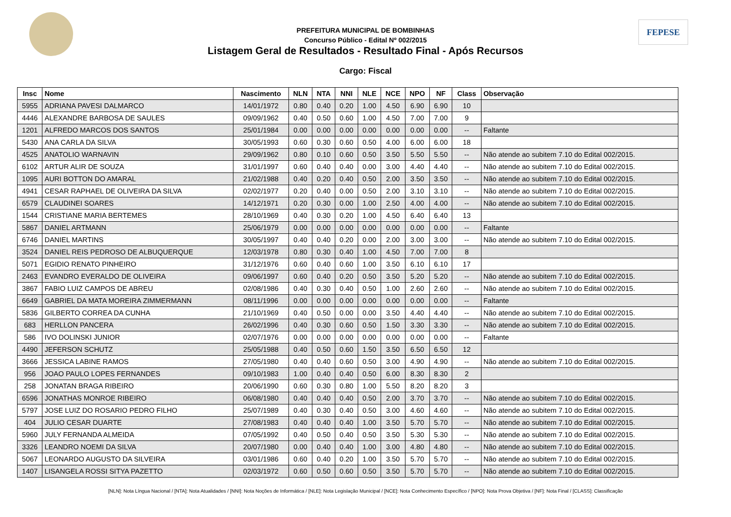FEPESE
PREFEITURA MUNICIPAL DE BOMBINHAS
Concurso Público - Edital Nº 002/2015
Listagem Geral de Resultados - Resultado Final - Após Recursos
Cargo: Fiscal
| Insc | Nome | Nascimento | NLN | NTA | NNI | NLE | NCE | NPO | NF | Class | Observação |
| --- | --- | --- | --- | --- | --- | --- | --- | --- | --- | --- | --- |
| 5955 | ADRIANA PAVESI DALMARCO | 14/01/1972 | 0.80 | 0.40 | 0.20 | 1.00 | 4.50 | 6.90 | 6.90 | 10 | |
| 4446 | ALEXANDRE BARBOSA DE SAULES | 09/09/1962 | 0.40 | 0.50 | 0.60 | 1.00 | 4.50 | 7.00 | 7.00 | 9 | |
| 1201 | ALFREDO MARCOS DOS SANTOS | 25/01/1984 | 0.00 | 0.00 | 0.00 | 0.00 | 0.00 | 0.00 | 0.00 | -- | Faltante |
| 5430 | ANA CARLA DA SILVA | 30/05/1993 | 0.60 | 0.30 | 0.60 | 0.50 | 4.00 | 6.00 | 6.00 | 18 | |
| 4525 | ANATOLIO WARNAVIN | 29/09/1962 | 0.80 | 0.10 | 0.60 | 0.50 | 3.50 | 5.50 | 5.50 | -- | Não atende ao subitem 7.10 do Edital 002/2015. |
| 6102 | ARTUR ALIR DE SOUZA | 31/01/1997 | 0.60 | 0.40 | 0.40 | 0.00 | 3.00 | 4.40 | 4.40 | -- | Não atende ao subitem 7.10 do Edital 002/2015. |
| 1095 | AURI BOTTON DO AMARAL | 21/02/1988 | 0.40 | 0.20 | 0.40 | 0.50 | 2.00 | 3.50 | 3.50 | -- | Não atende ao subitem 7.10 do Edital 002/2015. |
| 4941 | CESAR RAPHAEL DE OLIVEIRA DA SILVA | 02/02/1977 | 0.20 | 0.40 | 0.00 | 0.50 | 2.00 | 3.10 | 3.10 | -- | Não atende ao subitem 7.10 do Edital 002/2015. |
| 6579 | CLAUDINEI SOARES | 14/12/1971 | 0.20 | 0.30 | 0.00 | 1.00 | 2.50 | 4.00 | 4.00 | -- | Não atende ao subitem 7.10 do Edital 002/2015. |
| 1544 | CRISTIANE MARIA BERTEMES | 28/10/1969 | 0.40 | 0.30 | 0.20 | 1.00 | 4.50 | 6.40 | 6.40 | 13 | |
| 5867 | DANIEL ARTMANN | 25/06/1979 | 0.00 | 0.00 | 0.00 | 0.00 | 0.00 | 0.00 | 0.00 | -- | Faltante |
| 6746 | DANIEL MARTINS | 30/05/1997 | 0.40 | 0.40 | 0.20 | 0.00 | 2.00 | 3.00 | 3.00 | -- | Não atende ao subitem 7.10 do Edital 002/2015. |
| 3524 | DANIEL REIS PEDROSO DE ALBUQUERQUE | 12/03/1978 | 0.80 | 0.30 | 0.40 | 1.00 | 4.50 | 7.00 | 7.00 | 8 | |
| 5071 | EGIDIO RENATO PINHEIRO | 31/12/1976 | 0.60 | 0.40 | 0.60 | 1.00 | 3.50 | 6.10 | 6.10 | 17 | |
| 2463 | EVANDRO EVERALDO DE OLIVEIRA | 09/06/1997 | 0.60 | 0.40 | 0.20 | 0.50 | 3.50 | 5.20 | 5.20 | -- | Não atende ao subitem 7.10 do Edital 002/2015. |
| 3867 | FABIO LUIZ CAMPOS DE ABREU | 02/08/1986 | 0.40 | 0.30 | 0.40 | 0.50 | 1.00 | 2.60 | 2.60 | -- | Não atende ao subitem 7.10 do Edital 002/2015. |
| 6649 | GABRIEL DA MATA MOREIRA ZIMMERMANN | 08/11/1996 | 0.00 | 0.00 | 0.00 | 0.00 | 0.00 | 0.00 | 0.00 | -- | Faltante |
| 5836 | GILBERTO CORREA DA CUNHA | 21/10/1969 | 0.40 | 0.50 | 0.00 | 0.00 | 3.50 | 4.40 | 4.40 | -- | Não atende ao subitem 7.10 do Edital 002/2015. |
| 683 | HERLLON PANCERA | 26/02/1996 | 0.40 | 0.30 | 0.60 | 0.50 | 1.50 | 3.30 | 3.30 | -- | Não atende ao subitem 7.10 do Edital 002/2015. |
| 586 | IVO DOLINSKI JUNIOR | 02/07/1976 | 0.00 | 0.00 | 0.00 | 0.00 | 0.00 | 0.00 | 0.00 | -- | Faltante |
| 4490 | JEFERSON SCHUTZ | 25/05/1988 | 0.40 | 0.50 | 0.60 | 1.50 | 3.50 | 6.50 | 6.50 | 12 | |
| 3666 | JESSICA LABINE RAMOS | 27/05/1980 | 0.40 | 0.40 | 0.60 | 0.50 | 3.00 | 4.90 | 4.90 | -- | Não atende ao subitem 7.10 do Edital 002/2015. |
| 956 | JOAO PAULO LOPES FERNANDES | 09/10/1983 | 1.00 | 0.40 | 0.40 | 0.50 | 6.00 | 8.30 | 8.30 | 2 | |
| 258 | JONATAN BRAGA RIBEIRO | 20/06/1990 | 0.60 | 0.30 | 0.80 | 1.00 | 5.50 | 8.20 | 8.20 | 3 | |
| 6596 | JONATHAS MONROE RIBEIRO | 06/08/1980 | 0.40 | 0.40 | 0.40 | 0.50 | 2.00 | 3.70 | 3.70 | -- | Não atende ao subitem 7.10 do Edital 002/2015. |
| 5797 | JOSE LUIZ DO ROSARIO PEDRO FILHO | 25/07/1989 | 0.40 | 0.30 | 0.40 | 0.50 | 3.00 | 4.60 | 4.60 | -- | Não atende ao subitem 7.10 do Edital 002/2015. |
| 404 | JULIO CESAR DUARTE | 27/08/1983 | 0.40 | 0.40 | 0.40 | 1.00 | 3.50 | 5.70 | 5.70 | -- | Não atende ao subitem 7.10 do Edital 002/2015. |
| 5960 | JULY FERNANDA ALMEIDA | 07/05/1992 | 0.40 | 0.50 | 0.40 | 0.50 | 3.50 | 5.30 | 5.30 | -- | Não atende ao subitem 7.10 do Edital 002/2015. |
| 3326 | LEANDRO NOEMI DA SILVA | 20/07/1980 | 0.00 | 0.40 | 0.40 | 1.00 | 3.00 | 4.80 | 4.80 | -- | Não atende ao subitem 7.10 do Edital 002/2015. |
| 5067 | LEONARDO AUGUSTO DA SILVEIRA | 03/01/1986 | 0.60 | 0.40 | 0.20 | 1.00 | 3.50 | 5.70 | 5.70 | -- | Não atende ao subitem 7.10 do Edital 002/2015. |
| 1407 | LISANGELA ROSSI SITYA PAZETTO | 02/03/1972 | 0.60 | 0.50 | 0.60 | 0.50 | 3.50 | 5.70 | 5.70 | -- | Não atende ao subitem 7.10 do Edital 002/2015. |
[NLN]: Nota Língua Nacional / [NTA]: Nota Atualidades / [NNI]: Nota Noções de Informática / [NLE]: Nota Legislação Municipal / [NCE]: Nota Conhecimento Específico / [NPO]: Nota Prova Objetiva / [NF]: Nota Final / [CLASS]: Classificação